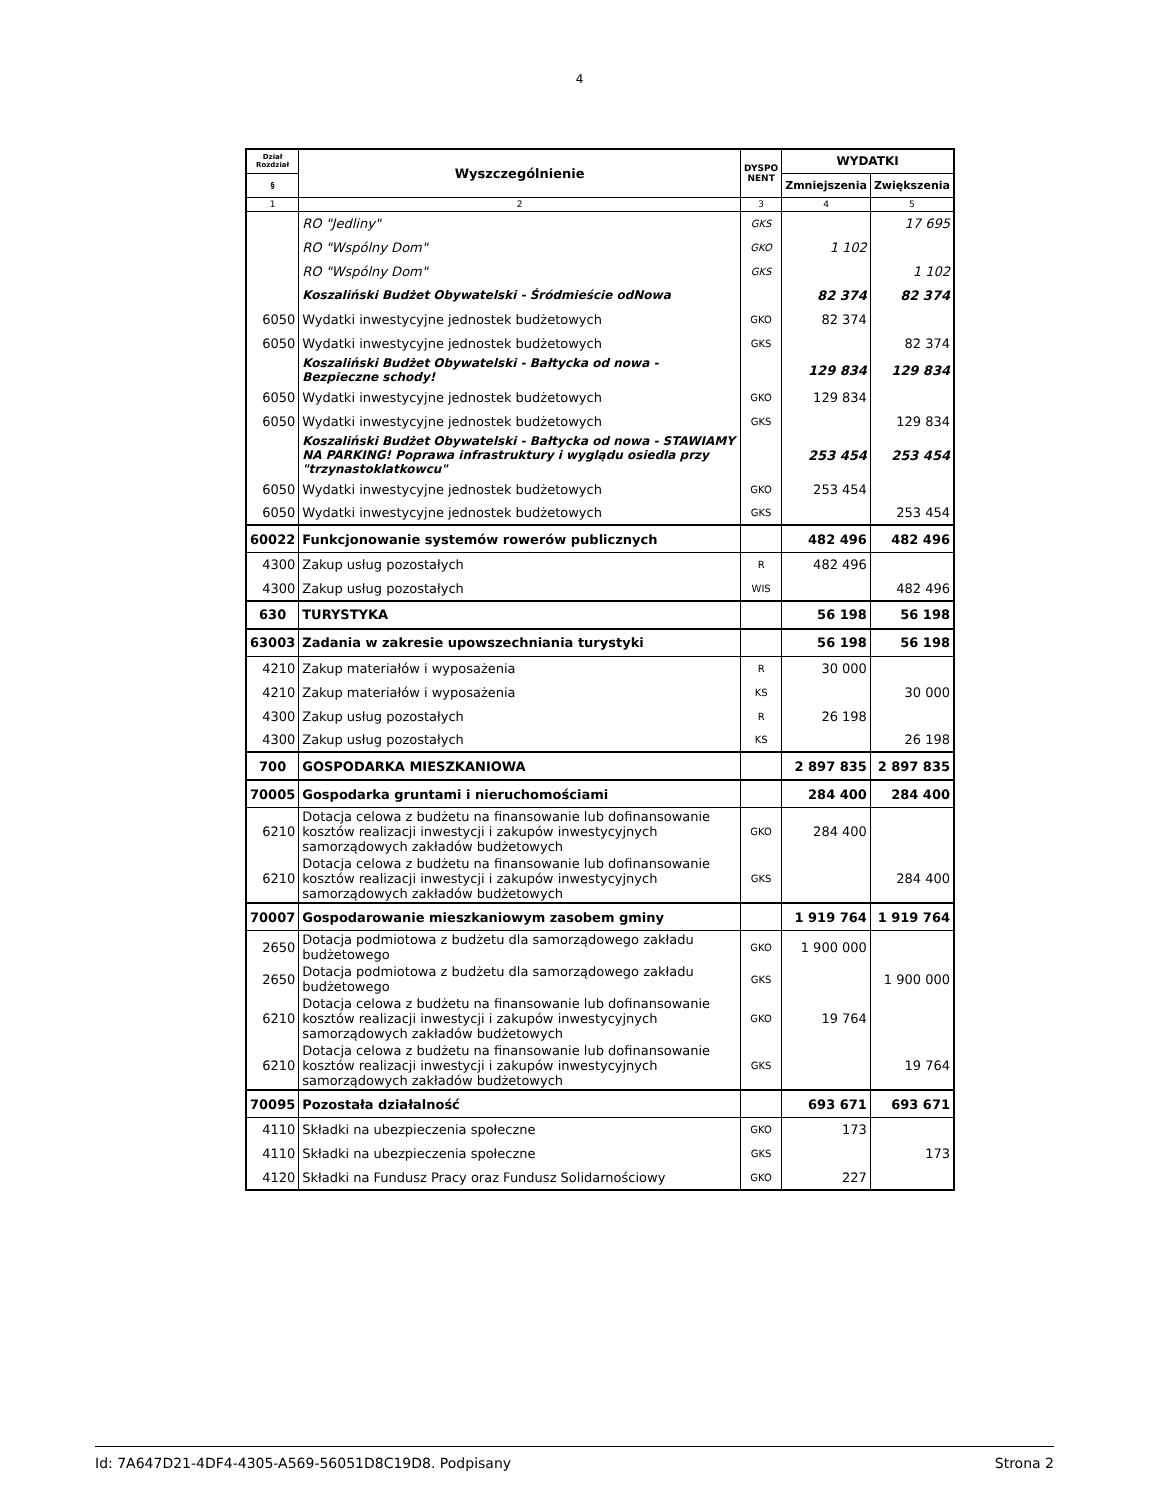4
| Dział Rozdział | Wyszczególnienie | DYSPO NENT | WYDATKI | |
| --- | --- | --- | --- | --- |
| § | | | Zmniejszenia | Zwiększenia |
| 1 | 2 | 3 | 4 | 5 |
| | RO "Jedliny" | GKS | | 17 695 |
| | RO "Wspólny Dom" | GKO | 1 102 | |
| | RO "Wspólny Dom" | GKS | | 1 102 |
| | Koszaliński Budżet Obywatelski - Śródmieście odNowa | | 82 374 | 82 374 |
| 6050 | Wydatki inwestycyjne jednostek budżetowych | GKO | 82 374 | |
| 6050 | Wydatki inwestycyjne jednostek budżetowych | GKS | | 82 374 |
| | Koszaliński Budżet Obywatelski - Bałtycka od nowa - Bezpieczne schody! | | 129 834 | 129 834 |
| 6050 | Wydatki inwestycyjne jednostek budżetowych | GKO | 129 834 | |
| 6050 | Wydatki inwestycyjne jednostek budżetowych | GKS | | 129 834 |
| | Koszaliński Budżet Obywatelski - Bałtycka od nowa - STAWIAMY NA PARKING! Poprawa infrastruktury i wyglądu osiedla przy "trzynastoklatkowcu" | | 253 454 | 253 454 |
| 6050 | Wydatki inwestycyjne jednostek budżetowych | GKO | 253 454 | |
| 6050 | Wydatki inwestycyjne jednostek budżetowych | GKS | | 253 454 |
| 60022 | Funkcjonowanie systemów rowerów publicznych | | 482 496 | 482 496 |
| 4300 | Zakup usług pozostałych | R | 482 496 | |
| 4300 | Zakup usług pozostałych | WIS | | 482 496 |
| 630 | TURYSTYKA | | 56 198 | 56 198 |
| 63003 | Zadania w zakresie upowszechniania turystyki | | 56 198 | 56 198 |
| 4210 | Zakup materiałów i wyposażenia | R | 30 000 | |
| 4210 | Zakup materiałów i wyposażenia | KS | | 30 000 |
| 4300 | Zakup usług pozostałych | R | 26 198 | |
| 4300 | Zakup usług pozostałych | KS | | 26 198 |
| 700 | GOSPODARKA MIESZKANIOWA | | 2 897 835 | 2 897 835 |
| 70005 | Gospodarka gruntami i nieruchomościami | | 284 400 | 284 400 |
| 6210 | Dotacja celowa z budżetu na finansowanie lub dofinansowanie kosztów realizacji inwestycji i zakupów inwestycyjnych samorządowych zakładów budżetowych | GKO | 284 400 | |
| 6210 | Dotacja celowa z budżetu na finansowanie lub dofinansowanie kosztów realizacji inwestycji i zakupów inwestycyjnych samorządowych zakładów budżetowych | GKS | | 284 400 |
| 70007 | Gospodarowanie mieszkaniowym zasobem gminy | | 1 919 764 | 1 919 764 |
| 2650 | Dotacja podmiotowa z budżetu dla samorządowego zakładu budżetowego | GKO | 1 900 000 | |
| 2650 | Dotacja podmiotowa z budżetu dla samorządowego zakładu budżetowego | GKS | | 1 900 000 |
| 6210 | Dotacja celowa z budżetu na finansowanie lub dofinansowanie kosztów realizacji inwestycji i zakupów inwestycyjnych samorządowych zakładów budżetowych | GKO | 19 764 | |
| 6210 | Dotacja celowa z budżetu na finansowanie lub dofinansowanie kosztów realizacji inwestycji i zakupów inwestycyjnych samorządowych zakładów budżetowych | GKS | | 19 764 |
| 70095 | Pozostała działalność | | 693 671 | 693 671 |
| 4110 | Składki na ubezpieczenia społeczne | GKO | 173 | |
| 4110 | Składki na ubezpieczenia społeczne | GKS | | 173 |
| 4120 | Składki na Fundusz Pracy oraz Fundusz Solidarnościowy | GKO | 227 | |
Id: 7A647D21-4DF4-4305-A569-56051D8C19D8. Podpisany Strona 2